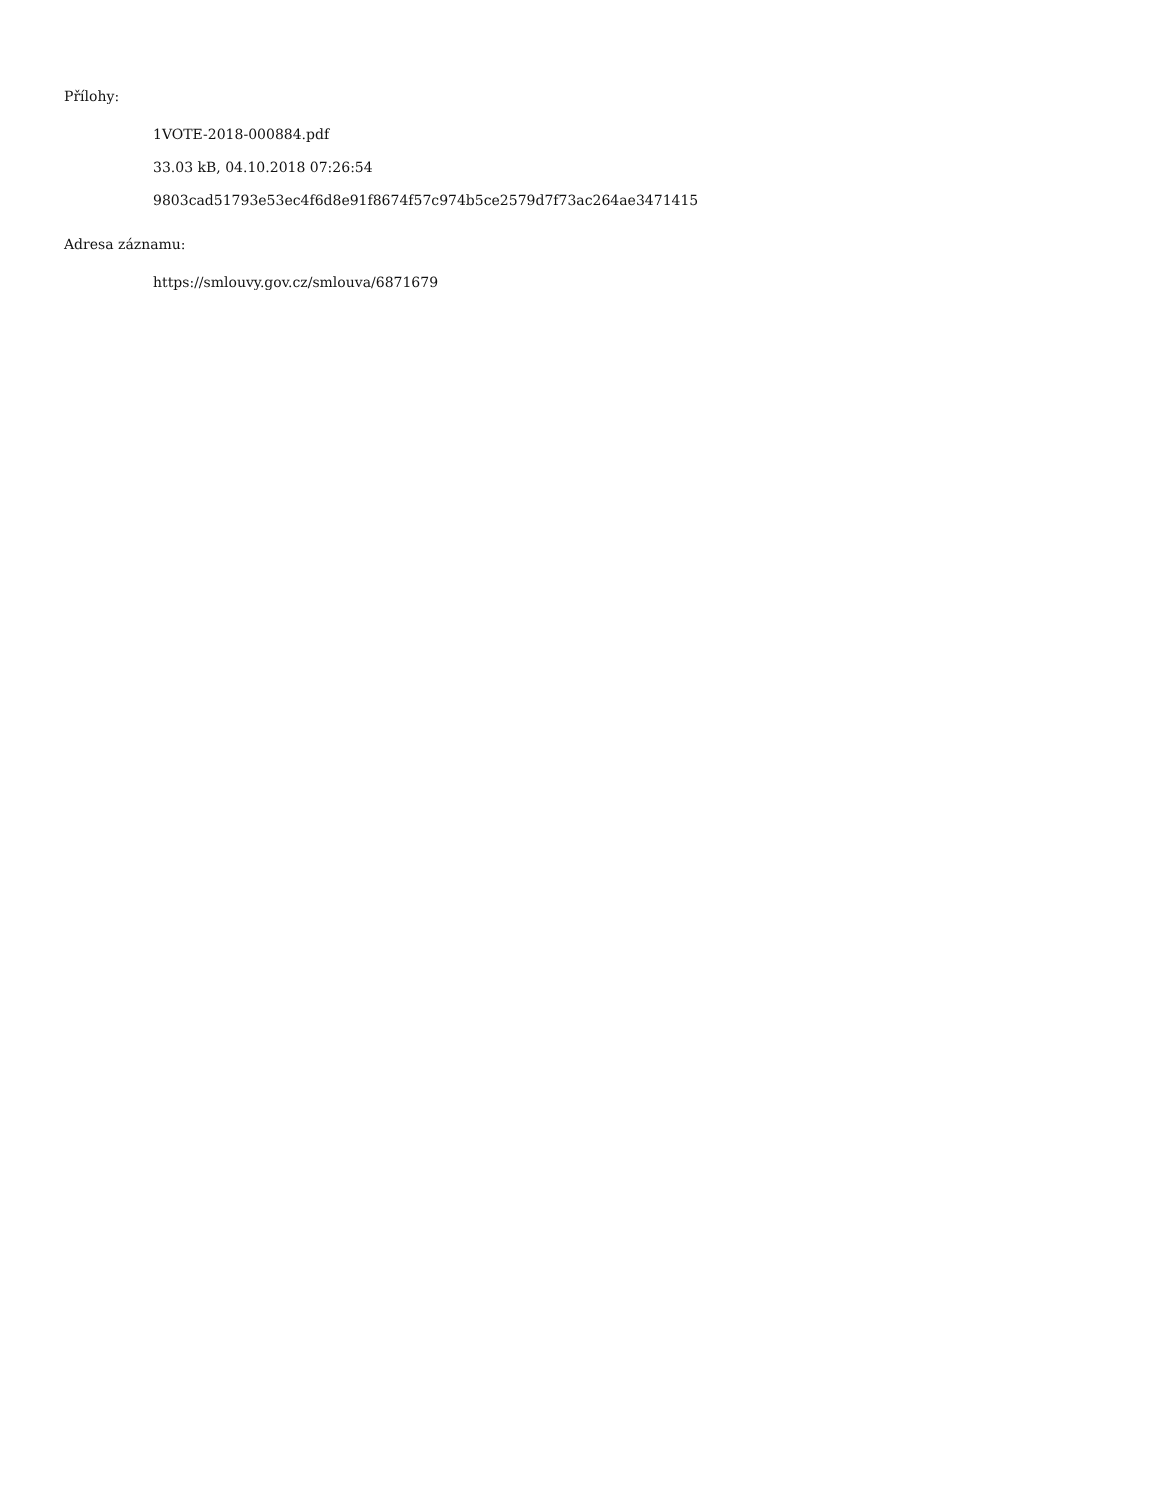Přílohy:
1VOTE-2018-000884.pdf
33.03 kB, 04.10.2018 07:26:54
9803cad51793e53ec4f6d8e91f8674f57c974b5ce2579d7f73ac264ae3471415
Adresa záznamu:
https://smlouvy.gov.cz/smlouva/6871679